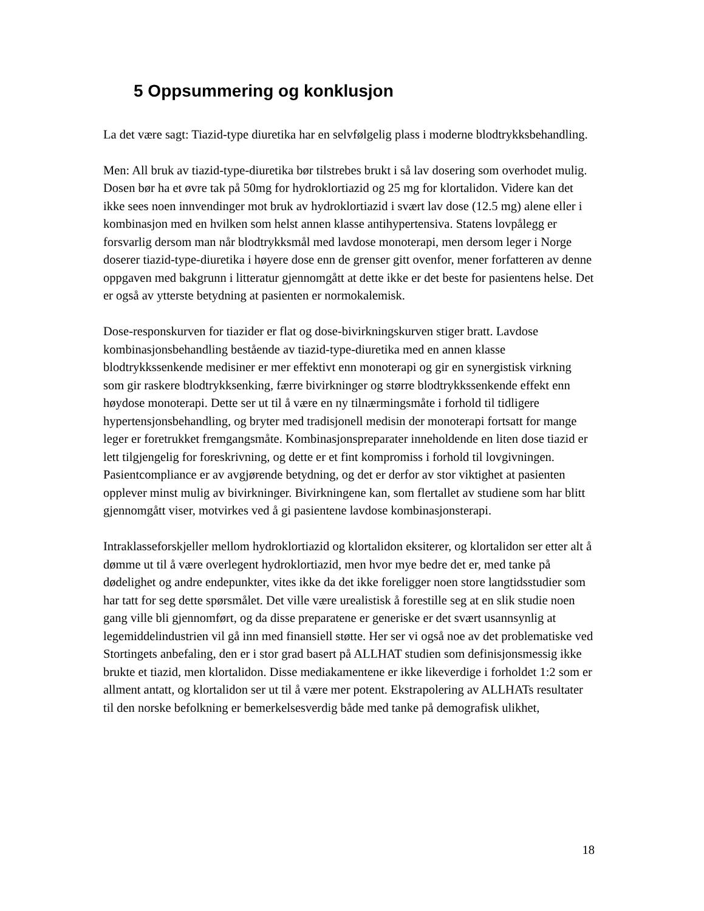5 Oppsummering og konklusjon
La det være sagt: Tiazid-type diuretika har en selvfølgelig plass i moderne blodtrykksbehandling.
Men: All bruk av tiazid-type-diuretika bør tilstrebes brukt i så lav dosering som overhodet mulig. Dosen bør ha et øvre tak på 50mg for hydroklortiazid og 25 mg for klortalidon. Videre kan det ikke sees noen innvendinger mot bruk av hydroklortiazid i svært lav dose (12.5 mg) alene eller i kombinasjon med en hvilken som helst annen klasse antihypertensiva. Statens lovpålegg er forsvarlig dersom man når blodtrykksmål med lavdose monoterapi, men dersom leger i Norge doserer tiazid-type-diuretika i høyere dose enn de grenser gitt ovenfor, mener forfatteren av denne oppgaven med bakgrunn i litteratur gjennomgått at dette ikke er det beste for pasientens helse. Det er også av ytterste betydning at pasienten er normokalemisk.
Dose-responskurven for tiazider er flat og dose-bivirkningskurven stiger bratt. Lavdose kombinasjonsbehandling bestående av tiazid-type-diuretika med en annen klasse blodtrykkssenkende medisiner er mer effektivt enn monoterapi og gir en synergistisk virkning som gir raskere blodtrykksenking, færre bivirkninger og større blodtrykkssenkende effekt enn høydose monoterapi. Dette ser ut til å være en ny tilnærmingsmåte i forhold til tidligere hypertensjonsbehandling, og bryter med tradisjonell medisin der monoterapi fortsatt for mange leger er foretrukket fremgangsmåte. Kombinasjonspreparater inneholdende en liten dose tiazid er lett tilgjengelig for foreskrivning, og dette er et fint kompromiss i forhold til lovgivningen. Pasientcompliance er av avgjørende betydning, og det er derfor av stor viktighet at pasienten opplever minst mulig av bivirkninger. Bivirkningene kan, som flertallet av studiene som har blitt gjennomgått viser, motvirkes ved å gi pasientene lavdose kombinasjonsterapi.
Intraklasseforskjeller mellom hydroklortiazid og klortalidon eksiterer, og klortalidon ser etter alt å dømme ut til å være overlegent hydroklortiazid, men hvor mye bedre det er, med tanke på dødelighet og andre endepunkter, vites ikke da det ikke foreligger noen store langtidsstudier som har tatt for seg dette spørsmålet. Det ville være urealistisk å forestille seg at en slik studie noen gang ville bli gjennomført, og da disse preparatene er generiske er det svært usannsynlig at legemiddelindustrien vil gå inn med finansiell støtte. Her ser vi også noe av det problematiske ved Stortingets anbefaling, den er i stor grad basert på ALLHAT studien som definisjonsmessig ikke brukte et tiazid, men klortalidon. Disse mediakamentene er ikke likeverdige i forholdet 1:2 som er allment antatt, og klortalidon ser ut til å være mer potent. Ekstrapolering av ALLHATs resultater til den norske befolkning er bemerkelsesverdig både med tanke på demografisk ulikhet,
18